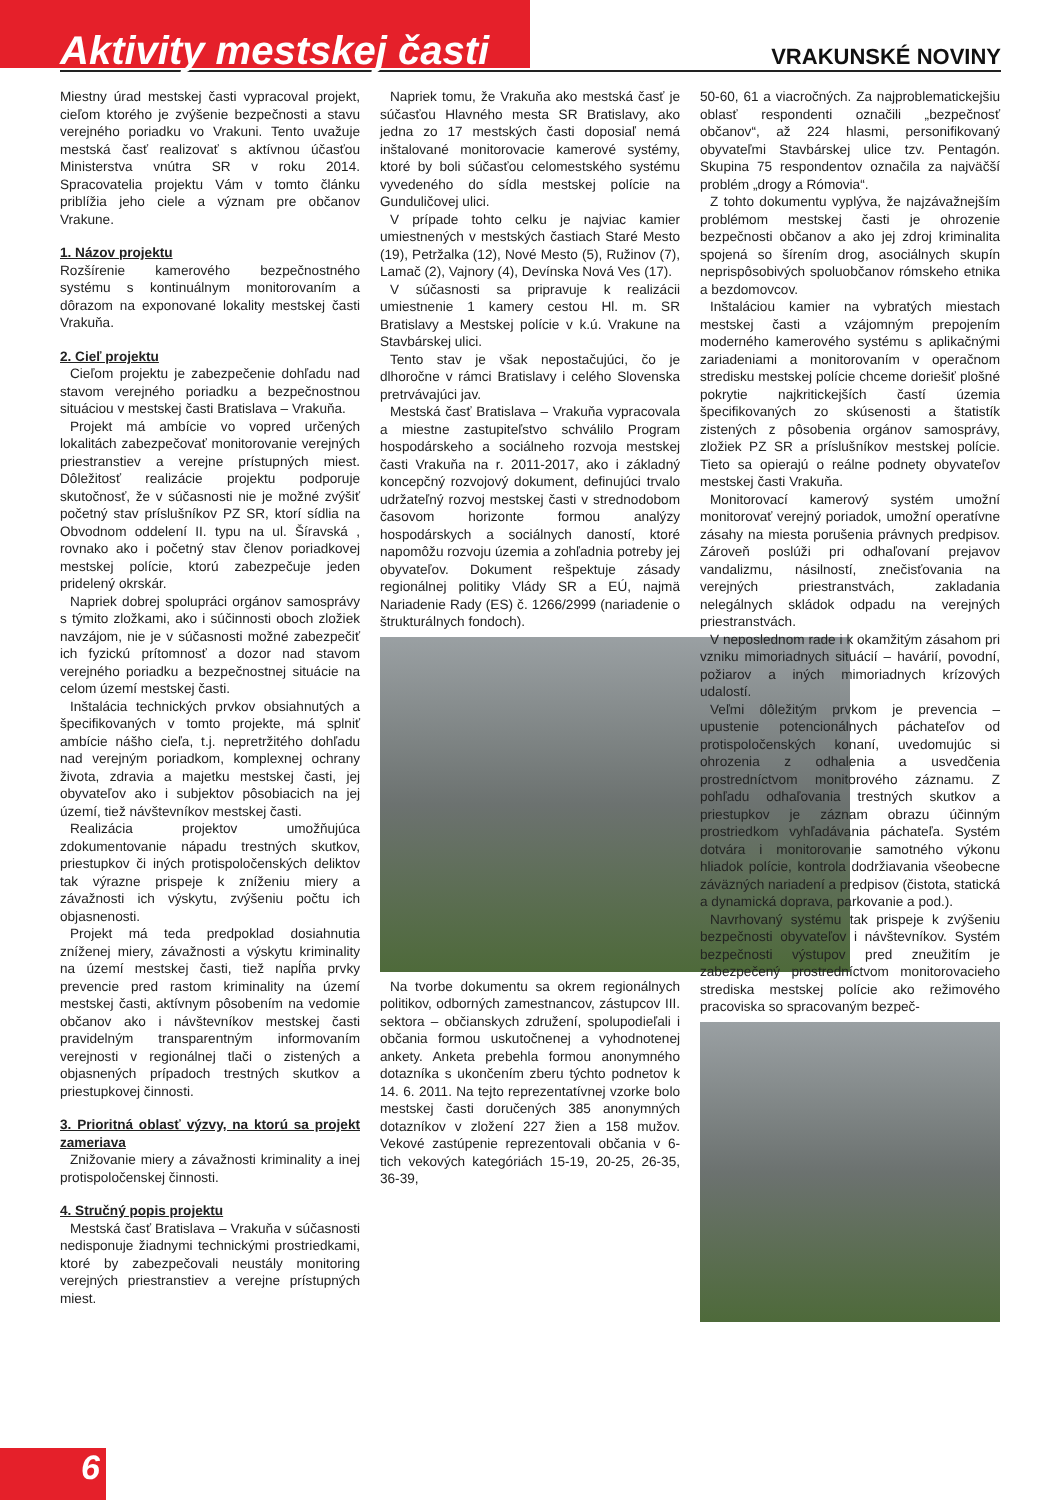Aktivity mestskej časti
VRAKUNSKÉ NOVINY
Miestny úrad mestskej časti vypracoval projekt, cieľom ktorého je zvýšenie bezpečnosti a stavu verejného poriadku vo Vrakuni. Tento uvažuje mestská časť realizovať s aktívnou účasťou Ministerstva vnútra SR v roku 2014. Spracovatelia projektu Vám v tomto článku priblížia jeho ciele a význam pre občanov Vrakune.
1. Názov projektu
Rozšírenie kamerového bezpečnostného systému s kontinuálnym monitorovaním a dôrazom na exponované lokality mestskej časti Vrakuňa.
2. Cieľ projektu
Cieľom projektu je zabezpečenie dohľadu nad stavom verejného poriadku a bezpečnostnou situáciou v mestskej časti Bratislava – Vrakuňa.
Projekt má ambície vo vopred určených lokalitách zabezpečovať monitorovanie verejných priestranstiev a verejne prístupných miest. Dôležitosť realizácie projektu podporuje skutočnosť, že v súčasnosti nie je možné zvýšiť početný stav príslušníkov PZ SR, ktorí sídlia na Obvodnom oddelení II. typu na ul. Šíravská , rovnako ako i početný stav členov poriadkovej mestskej polície, ktorú zabezpečuje jeden pridelený okrskár.
Napriek dobrej spolupráci orgánov samosprávy s týmito zložkami, ako i súčinnosti oboch zložiek navzájom, nie je v súčasnosti možné zabezpečiť ich fyzickú prítomnosť a dozor nad stavom verejného poriadku a bezpečnostnej situácie na celom území mestskej časti.
Inštalácia technických prvkov obsiahnutých a špecifikovaných v tomto projekte, má splniť ambície nášho cieľa, t.j. nepretržitého dohľadu nad verejným poriadkom, komplexnej ochrany života, zdravia a majetku mestskej časti, jej obyvateľov ako i subjektov pôsobiacich na jej území, tiež návštevníkov mestskej časti.
Realizácia projektov umožňujúca zdokumentovanie nápadu trestných skutkov, priestupkov či iných protispoločenských deliktov tak výrazne prispeje k zníženiu miery a závažnosti ich výskytu, zvýšeniu počtu ich objasnenosti.
Projekt má teda predpoklad dosiahnutia zníženej miery, závažnosti a výskytu kriminality na území mestskej časti, tiež napĺňa prvky prevencie pred rastom kriminality na území mestskej časti, aktívnym pôsobením na vedomie občanov ako i návštevníkov mestskej časti pravidelným transparentným informovaním verejnosti v regionálnej tlači o zistených a objasnených prípadoch trestných skutkov a priestupkovej činnosti.
3. Prioritná oblasť výzvy, na ktorú sa projekt zameriava
Znižovanie miery a závažnosti kriminality a inej protispoločenskej činnosti.
4. Stručný popis projektu
Mestská časť Bratislava – Vrakuňa v súčasnosti nedisponuje žiadnymi technickými prostriedkami, ktoré by zabezpečovali neustály monitoring verejných priestranstiev a verejne prístupných miest.
Napriek tomu, že Vrakuňa ako mestská časť je súčasťou Hlavného mesta SR Bratislavy, ako jedna zo 17 mestských časti doposiaľ nemá inštalované monitorovacie kamerové systémy, ktoré by boli súčasťou celomestského systému vyvedeného do sídla mestskej polície na Gunduličovej ulici.
V prípade tohto celku je najviac kamier umiestnených v mestských častiach Staré Mesto (19), Petržalka (12), Nové Mesto (5), Ružinov (7), Lamač (2), Vajnory (4), Devínska Nová Ves (17).
V súčasnosti sa pripravuje k realizácii umiestnenie 1 kamery cestou Hl. m. SR Bratislavy a Mestskej polície v k.ú. Vrakune na Stavbárskej ulici.
Tento stav je však nepostačujúci, čo je dlhoročne v rámci Bratislavy i celého Slovenska pretrvávajúci jav.
Mestská časť Bratislava – Vrakuňa vypracovala a miestne zastupiteľstvo schválilo Program hospodárskeho a sociálneho rozvoja mestskej časti Vrakuňa na r. 2011-2017, ako i základný koncepčný rozvojový dokument, definujúci trvalo udržateľný rozvoj mestskej časti v strednodobom časovom horizonte formou analýzy hospodárskych a sociálnych daností, ktoré napomôžu rozvoju územia a zohľadnia potreby jej obyvateľov. Dokument rešpektuje zásady regionálnej politiky Vlády SR a EÚ, najmä Nariadenie Rady (ES) č. 1266/2999 (nariadenie o štrukturálnych fondoch).
Na tvorbe dokumentu sa okrem regionálnych politikov, odborných zamestnancov, zástupcov III. sektora – občianskych združení, spolupodieľali i občania formou uskutočnenej a vyhodnotenej ankety. Anketa prebehla formou anonymného dotazníka s ukončením zberu týchto podnetov k 14. 6. 2011. Na tejto reprezentatívnej vzorke bolo mestskej časti doručených 385 anonymných dotazníkov v zložení 227 žien a 158 mužov. Vekové zastúpenie reprezentovali občania v 6-tich vekových kategóriách 15-19, 20-25, 26-35, 36-39,
50-60, 61 a viacročných. Za najproblematickejšiu oblasť respondenti označili „bezpečnosť občanov“, až 224 hlasmi, personifikovaný obyvateľmi Stavbárskej ulice tzv. Pentagón. Skupina 75 respondentov označila za najväčší problém „drogy a Rómovia“.
Z tohto dokumentu vyplýva, že najzávažnejším problémom mestskej časti je ohrozenie bezpečnosti občanov a ako jej zdroj kriminalita spojená so šírením drog, asociálnych skupín neprispôsobivých spoluobčanov rómskeho etnika a bezdomovcov.
Inštaláciou kamier na vybratých miestach mestskej časti a vzájomným prepojením moderného kamerového systému s aplikačnými zariadeniami a monitorovaním v operačnom stredisku mestskej polície chceme doriešiť plošné pokrytie najkritickejších častí územia špecifikovaných zo skúsenosti a štatistík zistených z pôsobenia orgánov samosprávy, zložiek PZ SR a príslušníkov mestskej polície. Tieto sa opierajú o reálne podnety obyvateľov mestskej časti Vrakuňa.
Monitorovací kamerový systém umožní monitorovať verejný poriadok, umožní operatívne zásahy na miesta porušenia právnych predpisov. Zároveň poslúži pri odhaľovaní prejavov vandalizmu, násilností, znečisťovania na verejných priestranstvách, zakladania nelegálnych skládok odpadu na verejných priestranstvách.
V neposlednom rade i k okamžitým zásahom pri vzniku mimoriadnych situácií – havárií, povodní, požiarov a iných mimoriadnych krízových udalostí.
Veľmi dôležitým prvkom je prevencia – upustenie potencionálnych páchateľov od protispoločenských konaní, uvedomujúc si ohrozenia z odhalenia a usvedčenia prostredníctvom monitorového záznamu. Z pohľadu odhaľovania trestných skutkov a priestupkov je záznam obrazu účinným prostriedkom vyhľadávania páchateľa. Systém dotvára i monitorovanie samotného výkonu hliadok polície, kontrola dodržiavania všeobecne záväzných nariadení a predpisov (čistota, statická a dynamická doprava, parkovanie a pod.).
Navrhovaný systému tak prispeje k zvýšeniu bezpečnosti obyvateľov i návštevníkov. Systém bezpečnosti výstupov pred zneužitím je zabezpečený prostredníctvom monitorovacieho strediska mestskej polície ako režimového pracoviska so spracovaným bezpeč-
6